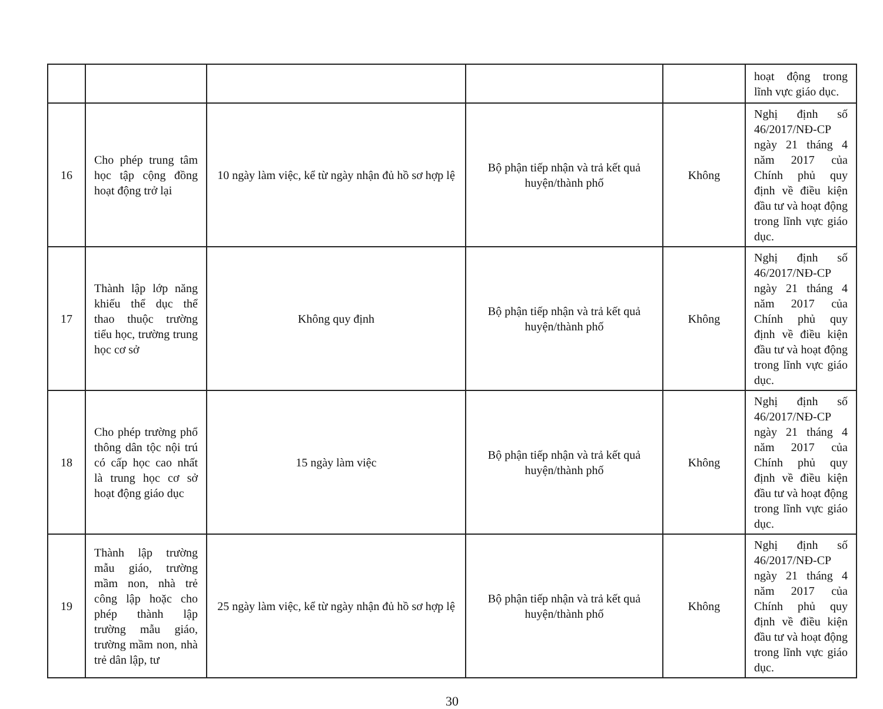| | | | | | hoạt động trong lĩnh vực giáo dục. |
| 16 | Cho phép trung tâm học tập cộng đồng hoạt động trở lại | 10 ngày làm việc, kể từ ngày nhận đủ hồ sơ hợp lệ | Bộ phận tiếp nhận và trả kết quả huyện/thành phố | Không | Nghị định số 46/2017/NĐ-CP ngày 21 tháng 4 năm 2017 của Chính phủ quy định về điều kiện đầu tư và hoạt động trong lĩnh vực giáo dục. |
| 17 | Thành lập lớp năng khiếu thể dục thể thao thuộc trường tiểu học, trường trung học cơ sở | Không quy định | Bộ phận tiếp nhận và trả kết quả huyện/thành phố | Không | Nghị định số 46/2017/NĐ-CP ngày 21 tháng 4 năm 2017 của Chính phủ quy định về điều kiện đầu tư và hoạt động trong lĩnh vực giáo dục. |
| 18 | Cho phép trường phổ thông dân tộc nội trú có cấp học cao nhất là trung học cơ sở hoạt động giáo dục | 15 ngày làm việc | Bộ phận tiếp nhận và trả kết quả huyện/thành phố | Không | Nghị định số 46/2017/NĐ-CP ngày 21 tháng 4 năm 2017 của Chính phủ quy định về điều kiện đầu tư và hoạt động trong lĩnh vực giáo dục. |
| 19 | Thành lập trường mẫu giáo, trường mầm non, nhà trẻ công lập hoặc cho phép thành lập trường mẫu giáo, trường mầm non, nhà trẻ dân lập, tư | 25 ngày làm việc, kể từ ngày nhận đủ hồ sơ hợp lệ | Bộ phận tiếp nhận và trả kết quả huyện/thành phố | Không | Nghị định số 46/2017/NĐ-CP ngày 21 tháng 4 năm 2017 của Chính phủ quy định về điều kiện đầu tư và hoạt động trong lĩnh vực giáo dục. |
30